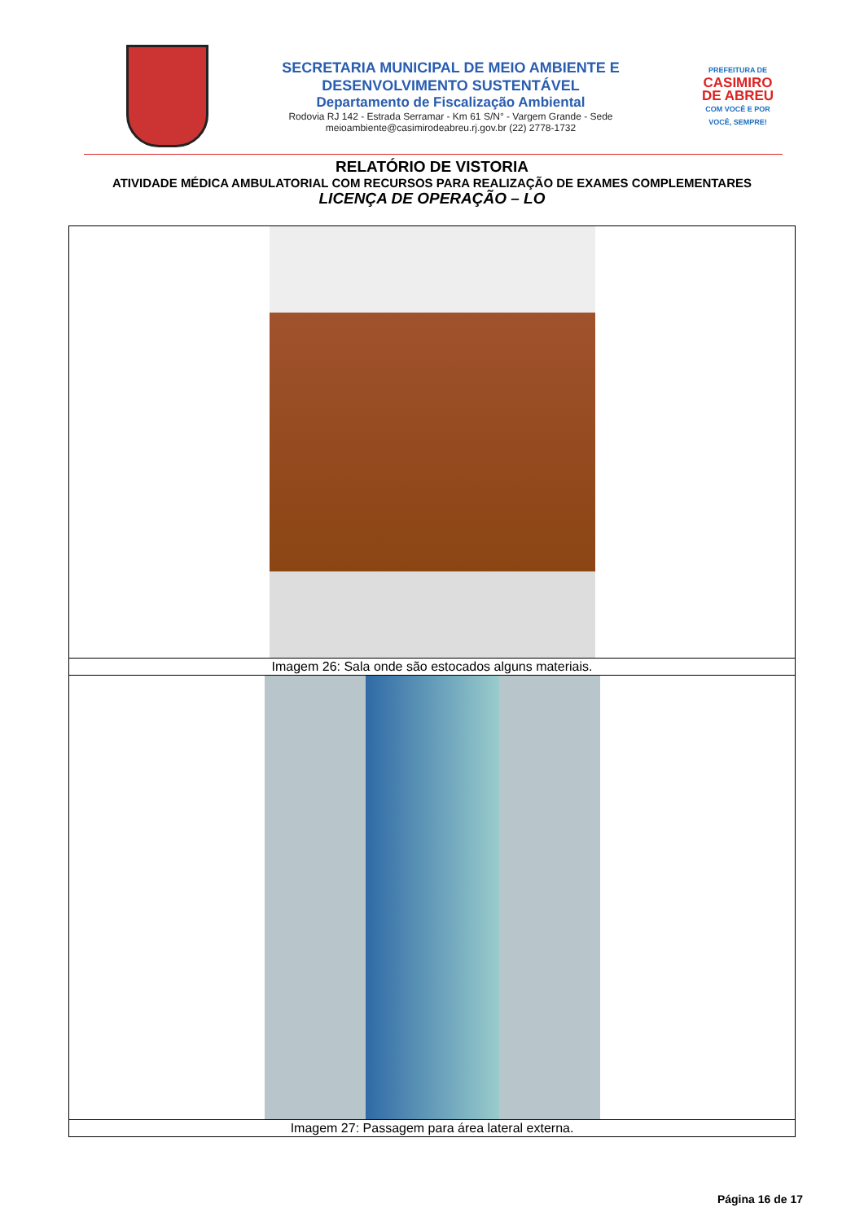SECRETARIA MUNICIPAL DE MEIO AMBIENTE E
DESENVOLVIMENTO SUSTENTÁVEL
Departamento de Fiscalização Ambiental
Rodovia RJ 142 - Estrada Serramar - Km 61 S/N° - Vargem Grande - Sede
meioambiente@casimirodeabreu.rj.gov.br (22) 2778-1732
PREFEITURA DE
CASIMIRO
DE ABREU
COM VOCÊ E POR VOCÊ, SEMPRE!
RELATÓRIO DE VISTORIA
ATIVIDADE MÉDICA AMBULATORIAL COM RECURSOS PARA REALIZAÇÃO DE EXAMES COMPLEMENTARES
LICENÇA DE OPERAÇÃO – LO
| Imagem 26: Sala onde são estocados alguns materiais. |
| Imagem 27: Passagem para área lateral externa. |
Página 16 de 17